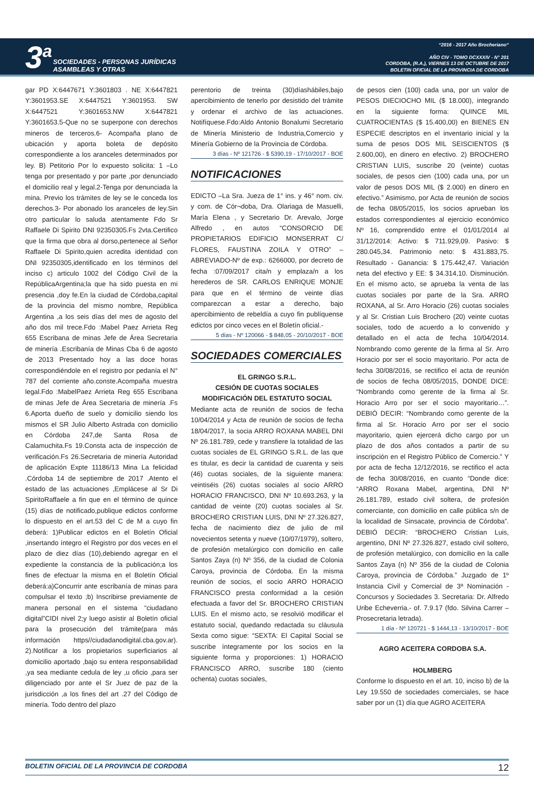3<sup>a</sup> SOCIEDADES - PERSONAS JURÍDICAS
ASAMBLEAS Y OTRAS
“2016 - 2017 Año Brocheriano“
AÑO CIV - TOMO DCXXXIV - N° 201
CORDOBA, (R.A.), VIERNES 13 DE OCTUBRE DE 2017
BOLETIN OFICIAL DE LA PROVINCIA DE CORDOBA
gar PD X:6447671 Y:3601803 . NE X:6447821 Y:3601953.SE X:6447521 Y:3601953. SW X:6447521 Y:3601653.NW X:6447821 Y:3601653.5-Que no se superpone con derechos mineros de terceros.6- Acompaña plano de ubicación y aporta boleta de depósito correspondiente a los aranceles determinados por ley. B) Petitorio Por lo expuesto solicita: 1 –Lo tenga por presentado y por parte ,por denunciado el domicilio real y legal.2-Tenga por denunciada la mina. Previo los trámites de ley se le conceda los derechos.3- Por abonado los aranceles de ley.Sin otro particular lo saluda atentamente Fdo Sr Raffaele Di Spirito DNI 92350305.Fs 2vta.Certifico que la firma que obra al dorso,pertenece al Señor Raffaele Di Spirito,quien acredita identidad con DNI 92350305,identificado en los términos del inciso c) articulo 1002 del Código Civil de la RepúblicaArgentina;la que ha sido puesta en mi presencia ,doy fe.En la ciudad de Córdoba,capital de la provincia del mismo nombre, República Argentina ,a los seis días del mes de agosto del año dos mil trece.Fdo :Mabel Paez Arrieta Reg 655 Escribana de minas Jefe de Área Secretaria de minería .Escribanía de Minas Cba 6 de agosto de 2013 Presentado hoy a las doce horas correspondiéndole en el registro por pedanía el N° 787 del corriente año.conste.Acompaña muestra legal.Fdo :MabelPaez Arrieta Reg 655 Escribana de minas Jefe de Área Secretaria de minería .Fs 6.Aporta dueño de suelo y domicilio siendo los mismos el SR Julio Alberto Astrada con domicilio en Córdoba 247,de Santa Rosa de Calamuchita.Fs 19.Consta acta de inspección de verificación.Fs 26.Secretaria de minería Autoridad de aplicación Expte 11186/13 Mina La felicidad .Córdoba 14 de septiembre de 2017 .Atento el estado de las actuaciones ,Emplácese al Sr Di SpiritoRaffaele a fin que en el término de quince (15) días de notificado,publique edictos conforme lo dispuesto en el art.53 del C de M a cuyo fin deberá: 1)Publicar edictos en el Boletín Oficial ,insertando íntegro el Registro por dos veces en el plazo de diez días (10),debiendo agregar en el expediente la constancia de la publicación;a los fines de efectuar la misma en el Boletín Oficial deberá:a)Concurrir ante escribanía de minas para compulsar el texto ;b) Inscribirse previamente de manera personal en el sistema “ciudadano digital”CIDI nivel 2;y luego asistir al Boletín oficial para la prosecución del trámite(para más información https//ciudadanodigital.cba.gov.ar). 2).Notificar a los propietarios superficiarios al domicilio aportado ,bajo su entera responsabilidad ,ya sea mediante cedula de ley ,u oficio ,para ser diligenciado por ante el Sr Juez de paz de la jurisdicción ,a los fines del art .27 del Código de minería. Todo dentro del plazo
perentorio de treinta (30)díashábiles,bajo apercibimiento de tenerlo por desistido del trámite y ordenar el archivo de las actuaciones. Notifíquese.Fdo:Aldo Antonio Bonalumi Secretario de Minería Ministerio de Industria,Comercio y Minería Gobierno de la Provincia de Córdoba.
3 días - Nº 121726 - $ 5390,19 - 17/10/2017 - BOE
NOTIFICACIONES
EDICTO –La Sra. Jueza de 1° ins. y 46° nom. civ. y com. de Cór¬doba, Dra. Olariaga de Masuelli, María Elena , y Secretario Dr. Arevalo, Jorge Alfredo , en autos “CONSORCIO DE PROPIETARIOS EDIFICIO MONSERRAT C/ FLORES, FAUSTINA ZOILA Y OTRO” – ABREVIADO-Nº de exp.: 6266000, por decreto de fecha :07/09/2017 cita/n y emplaza/n a los herederos de SR. CARLOS ENRIQUE MONJE para que en el término de veinte días comparezcan a estar a derecho, bajo apercibimiento de rebeldía a cuyo fin publíquense edictos por cinco veces en el Boletín oficial.-
5 días - Nº 120066 - $ 848,05 - 20/10/2017 - BOE
SOCIEDADES COMERCIALES
EL GRINGO S.R.L.
CESIÓN DE CUOTAS SOCIALES
MODIFICACIÓN DEL ESTATUTO SOCIAL
Mediante acta de reunión de socios de fecha 10/04/2014 y Acta de reunión de socios de fecha 18/04/2017, la socia ARRO ROXANA MABEL DNI Nº 26.181.789, cede y transfiere la totalidad de las cuotas sociales de EL GRINGO S.R.L. de las que es titular, es decir la cantidad de cuarenta y seis (46) cuotas sociales, de la siguiente manera: veintiséis (26) cuotas sociales al socio ARRO HORACIO FRANCISCO, DNI Nº 10.693.263, y la cantidad de veinte (20) cuotas sociales al Sr. BROCHERO CRISTIAN LUIS, DNI Nº 27.326.827, fecha de nacimiento diez de julio de mil novecientos setenta y nueve (10/07/1979), soltero, de profesión metalúrgico con domicilio en calle Santos Zaya (n) Nº 356, de la ciudad de Colonia Caroya, provincia de Córdoba. En la misma reunión de socios, el socio ARRO HORACIO FRANCISCO presta conformidad a la cesión efectuada a favor del Sr. BROCHERO CRISTIAN LUIS. En el mismo acto, se resolvió modificar el estatuto social, quedando redactada su cláusula Sexta como sigue: “SEXTA: El Capital Social se suscribe íntegramente por los socios en la siguiente forma y proporciones: 1) HORACIO FRANCISCO ARRO, suscribe 180 (ciento ochenta) cuotas sociales,
de pesos cien (100) cada una, por un valor de PESOS DIECIOCHO MIL ($ 18.000), integrando en la siguiente forma: QUINCE MIL CUATROCIENTAS ($ 15.400,00) en BIENES EN ESPECIE descriptos en el inventario inicial y la suma de pesos DOS MIL SEISCIENTOS ($ 2.600,00), en dinero en efectivo. 2) BROCHERO CRISTIAN LUIS, suscribe 20 (veinte) cuotas sociales, de pesos cien (100) cada una, por un valor de pesos DOS MIL ($ 2.000) en dinero en efectivo.” Asimismo, por Acta de reunión de socios de fecha 08/05/2015, los socios aprueban los estados correspondientes al ejercicio económico Nº 16, comprendido entre el 01/01/2014 al 31/12/2014: Activo: $ 711.929,09. Pasivo: $ 280.045,34. Patrimonio neto: $ 431.883,75. Resultado - Ganancia: $ 175.442,47. Variación neta del efectivo y EE: $ 34.314,10. Disminución. En el mismo acto, se aprueba la venta de las cuotas sociales por parte de la Sra. ARRO ROXANA, al Sr. Arro Horacio (26) cuotas sociales y al Sr. Cristian Luis Brochero (20) veinte cuotas sociales, todo de acuerdo a lo convenido y detallado en el acta de fecha 10/04/2014. Nombrando como gerente de la firma al Sr. Arro Horacio por ser el socio mayoritario. Por acta de fecha 30/08/2016, se rectifico el acta de reunión de socios de fecha 08/05/2015, DONDE DICE: “Nombrando como gerente de la firma al Sr. Horacio Arro por ser el socio mayoritario…”. DEBIÓ DECIR: “Nombrando como gerente de la firma al Sr. Horacio Arro por ser el socio mayoritario, quien ejercerá dicho cargo por un plazo de dos años contados a partir de su inscripción en el Registro Público de Comercio.” Y por acta de fecha 12/12/2016, se rectifico el acta de fecha 30/08/2016, en cuanto “Donde dice: “ARRO Roxana Mabel, argentina, DNI Nº 26.181.789, estado civil soltera, de profesión comerciante, con domicilio en calle pública s/n de la localidad de Sinsacate, provincia de Córdoba”. DEBIÓ DECIR: “BROCHERO Cristian Luis, argentino, DNI Nº 27.326.827, estado civil soltero, de profesión metalúrgico, con domicilio en la calle Santos Zaya (n) Nº 356 de la ciudad de Colonia Caroya, provincia de Córdoba.” Juzgado de 1º Instancia Civil y Comercial de 3ª Nominación - Concursos y Sociedades 3. Secretaria: Dr. Alfredo Uribe Echeverria.- of. 7.9.17 (fdo. Silvina Carrer – Prosecretaria letrada).
1 día - Nº 120721 - $ 1444,13 - 13/10/2017 - BOE
AGRO ACEITERA CORDOBA S.A.
HOLMBERG
Conforme lo dispuesto en el art. 10, inciso b) de la Ley 19.550 de sociedades comerciales, se hace saber por un (1) día que AGRO ACEITERA
BOLETIN OFICIAL DE LA PROVINCIA DE CORDOBA 12